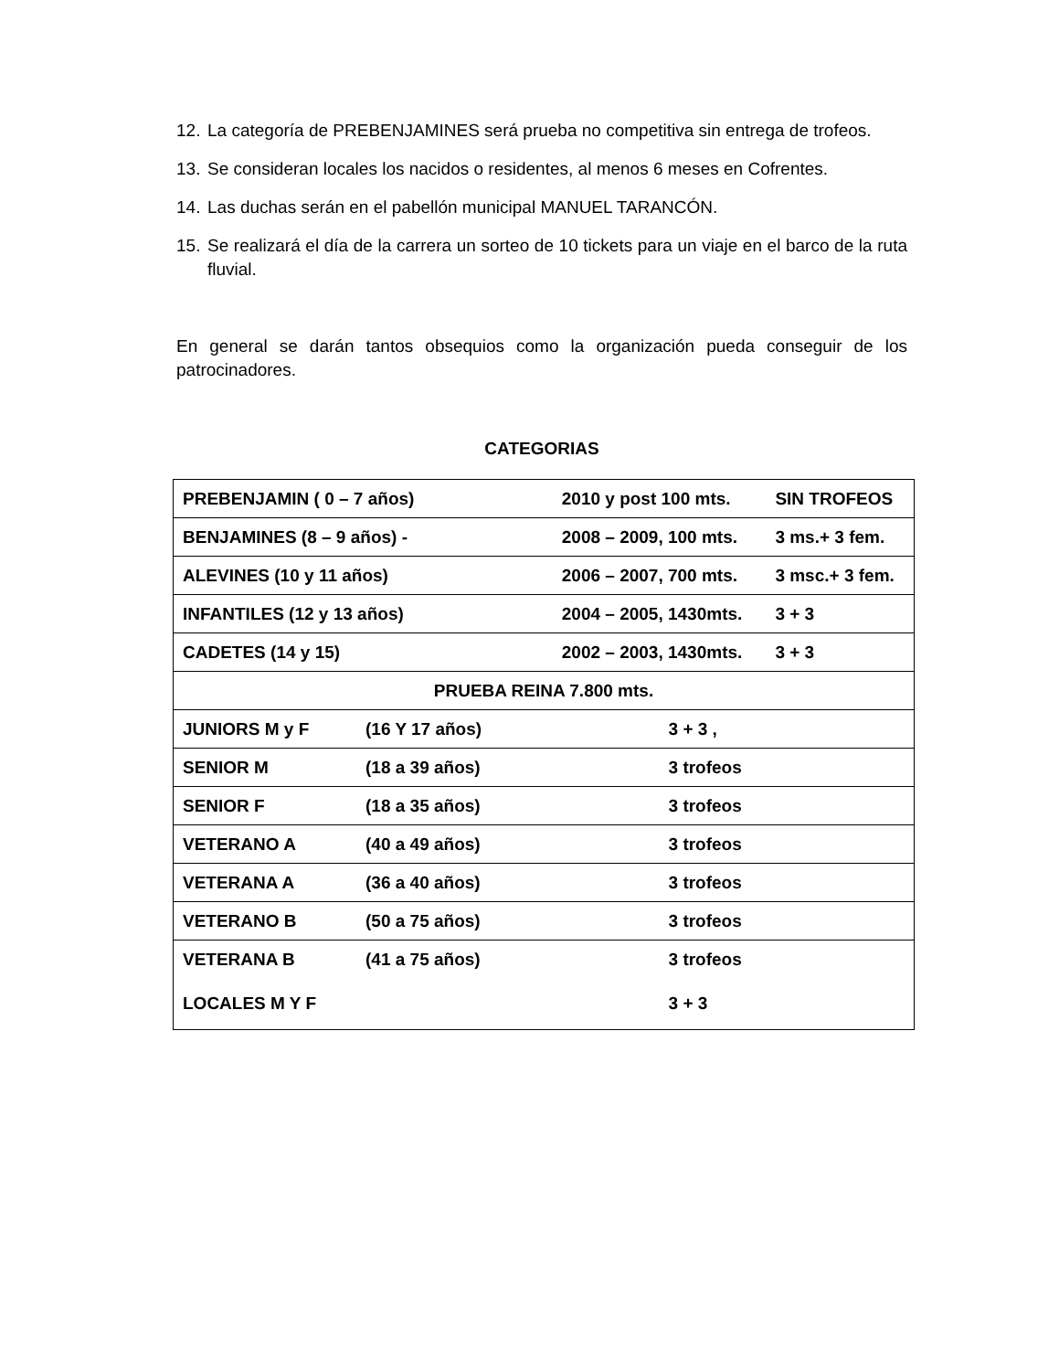12. La categoría de PREBENJAMINES será prueba no competitiva sin entrega de trofeos.
13. Se consideran locales los nacidos o residentes, al menos 6 meses en Cofrentes.
14. Las duchas serán en el pabellón municipal MANUEL TARANCÓN.
15. Se realizará el día de la carrera un sorteo de 10 tickets para un viaje en el barco de la ruta fluvial.
En general se darán tantos obsequios como la organización pueda conseguir de los patrocinadores.
CATEGORIAS
| PREBENJAMIN ( 0 – 7 años) | | 2010 y post 100 mts. | | SIN TROFEOS |
| BENJAMINES (8 – 9 años) - | | 2008 – 2009, 100 mts. | | 3 ms.+ 3 fem. |
| ALEVINES (10 y 11 años) | | 2006 – 2007, 700 mts. | | 3 msc.+ 3 fem. |
| INFANTILES (12 y 13 años) | | 2004 – 2005, 1430mts. | | 3 + 3 |
| CADETES (14 y 15) | | 2002 – 2003, 1430mts. | | 3 + 3 |
| PRUEBA REINA 7.800 mts. | | | | |
| JUNIORS M y F | (16 Y 17 años) | | 3 + 3 , | |
| SENIOR M | (18 a 39 años) | | 3 trofeos | |
| SENIOR F | (18 a 35 años) | | 3 trofeos | |
| VETERANO A | (40 a 49 años) | | 3 trofeos | |
| VETERANA A | (36 a 40 años) | | 3 trofeos | |
| VETERANO B | (50 a 75 años) | | 3 trofeos | |
| VETERANA B | (41 a 75 años) | | 3 trofeos | |
| LOCALES M Y F | | | 3 + 3 | |